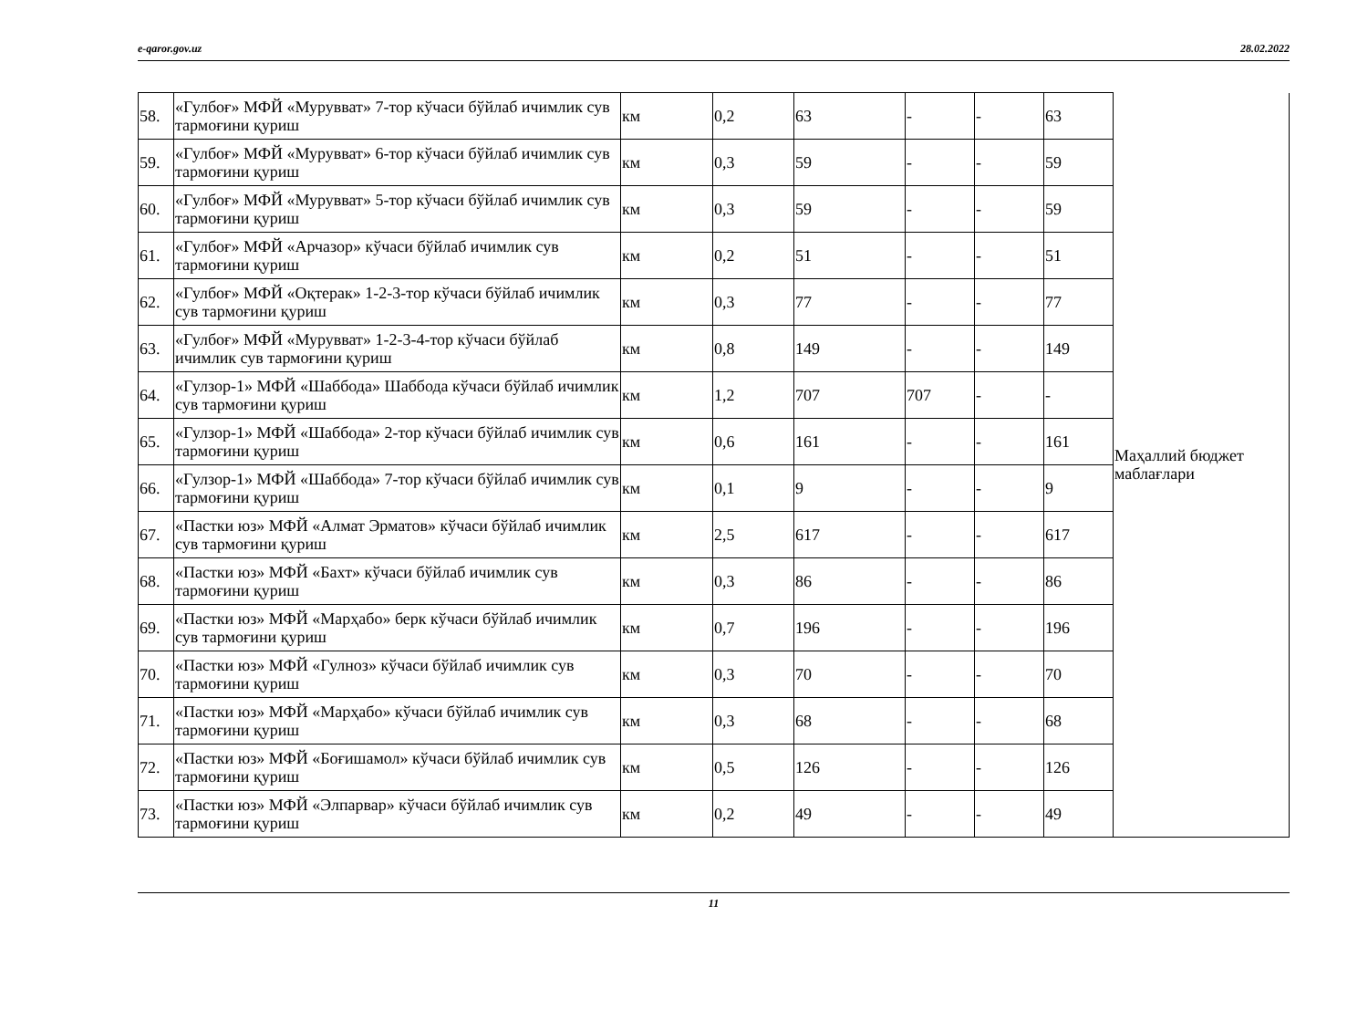e-qaror.gov.uz 28.02.2022
| 58. | «Гулбоғ» МФЙ «Мурувват» 7-тор кўчаси бўйлаб ичимлик сув тармоғини қуриш | км | 0,2 | 63 | - | - | 63 | Маҳаллий бюджет маблағлари |
| 59. | «Гулбоғ» МФЙ «Мурувват» 6-тор кўчаси бўйлаб ичимлик сув тармоғини қуриш | км | 0,3 | 59 | - | - | 59 | |
| 60. | «Гулбоғ» МФЙ «Мурувват» 5-тор кўчаси бўйлаб ичимлик сув тармоғини қуриш | км | 0,3 | 59 | - | - | 59 | |
| 61. | «Гулбоғ» МФЙ «Арчазор» кўчаси бўйлаб ичимлик сув тармоғини қуриш | км | 0,2 | 51 | - | - | 51 | |
| 62. | «Гулбоғ» МФЙ «Оқтерак» 1-2-3-тор кўчаси бўйлаб ичимлик сув тармоғини қуриш | км | 0,3 | 77 | - | - | 77 | |
| 63. | «Гулбоғ» МФЙ «Мурувват» 1-2-3-4-тор кўчаси бўйлаб ичимлик сув тармоғини қуриш | км | 0,8 | 149 | - | - | 149 | |
| 64. | «Гулзор-1» МФЙ «Шаббода» Шаббода кўчаси бўйлаб ичимлик сув тармоғини қуриш | км | 1,2 | 707 | 707 | - | - | |
| 65. | «Гулзор-1» МФЙ «Шаббода» 2-тор кўчаси бўйлаб ичимлик сув тармоғини қуриш | км | 0,6 | 161 | - | - | 161 | |
| 66. | «Гулзор-1» МФЙ «Шаббода» 7-тор кўчаси бўйлаб ичимлик сув тармоғини қуриш | км | 0,1 | 9 | - | - | 9 | |
| 67. | «Пастки юз» МФЙ «Алмат Эрматов» кўчаси бўйлаб ичимлик сув тармоғини қуриш | км | 2,5 | 617 | - | - | 617 | |
| 68. | «Пастки юз» МФЙ «Бахт» кўчаси бўйлаб ичимлик сув тармоғини қуриш | км | 0,3 | 86 | - | - | 86 | |
| 69. | «Пастки юз» МФЙ «Марҳабо» берк кўчаси бўйлаб ичимлик сув тармоғини қуриш | км | 0,7 | 196 | - | - | 196 | |
| 70. | «Пастки юз» МФЙ «Гулноз» кўчаси бўйлаб ичимлик сув тармоғини қуриш | км | 0,3 | 70 | - | - | 70 | |
| 71. | «Пастки юз» МФЙ «Марҳабо» кўчаси бўйлаб ичимлик сув тармоғини қуриш | км | 0,3 | 68 | - | - | 68 | |
| 72. | «Пастки юз» МФЙ «Боғишамол» кўчаси бўйлаб ичимлик сув тармоғини қуриш | км | 0,5 | 126 | - | - | 126 | |
| 73. | «Пастки юз» МФЙ «Элпарвар» кўчаси бўйлаб ичимлик сув тармоғини қуриш | км | 0,2 | 49 | - | - | 49 | |
11